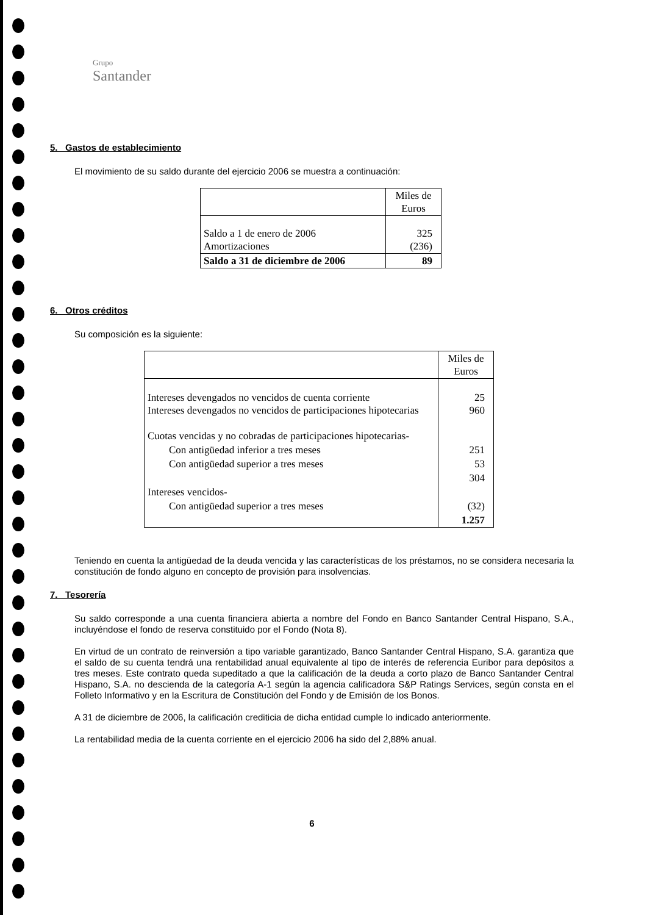Grupo
Santander
5. Gastos de establecimiento
El movimiento de su saldo durante del ejercicio 2006 se muestra a continuación:
| | Miles de Euros |
| Saldo a 1 de enero de 2006 Amortizaciones | 325 (236) |
| Saldo a 31 de diciembre de 2006 | 89 |
6. Otros créditos
Su composición es la siguiente:
| | Miles de Euros |
| Intereses devengados no vencidos de cuenta corriente Intereses devengados no vencidos de participaciones hipotecarias | 25 960 |
| Cuotas vencidas y no cobradas de participaciones hipotecarias- | |
| Con antigüedad inferior a tres meses | 251 |
| Con antigüedad superior a tres meses | 53 |
| | 304 |
| Intereses vencidos- | |
| Con antigüedad superior a tres meses | (32) |
| | 1.257 |
Teniendo en cuenta la antigüedad de la deuda vencida y las características de los préstamos, no se considera necesaria la constitución de fondo alguno en concepto de provisión para insolvencias.
7. Tesorería
Su saldo corresponde a una cuenta financiera abierta a nombre del Fondo en Banco Santander Central Hispano, S.A., incluyéndose el fondo de reserva constituido por el Fondo (Nota 8).
En virtud de un contrato de reinversión a tipo variable garantizado, Banco Santander Central Hispano, S.A. garantiza que el saldo de su cuenta tendrá una rentabilidad anual equivalente al tipo de interés de referencia Euribor para depósitos a tres meses. Este contrato queda supeditado a que la calificación de la deuda a corto plazo de Banco Santander Central Hispano, S.A. no descienda de la categoría A-1 según la agencia calificadora S&P Ratings Services, según consta en el Folleto Informativo y en la Escritura de Constitución del Fondo y de Emisión de los Bonos.
A 31 de diciembre de 2006, la calificación crediticia de dicha entidad cumple lo indicado anteriormente.
La rentabilidad media de la cuenta corriente en el ejercicio 2006 ha sido del 2,88% anual.
6